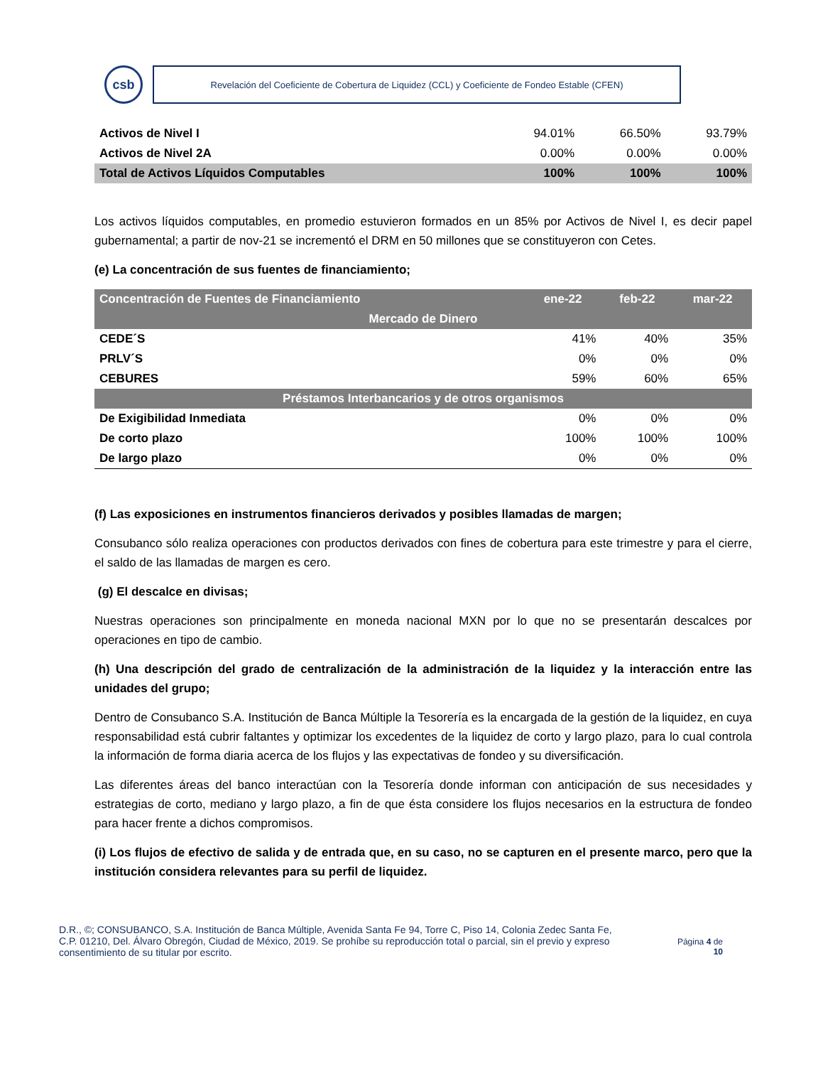csb
Revelación del Coeficiente de Cobertura de Liquidez (CCL) y Coeficiente de Fondeo Estable (CFEN)
| Activos de Nivel I | 94.01% | 66.50% | 93.79% |
| Activos de Nivel 2A | 0.00% | 0.00% | 0.00% |
| Total de Activos Líquidos Computables | 100% | 100% | 100% |
Los activos líquidos computables, en promedio estuvieron formados en un 85% por Activos de Nivel I, es decir papel gubernamental; a partir de nov-21 se incrementó el DRM en 50 millones que se constituyeron con Cetes.
(e) La concentración de sus fuentes de financiamiento;
| Concentración de Fuentes de Financiamiento | ene-22 | feb-22 | mar-22 |
| --- | --- | --- | --- |
| Mercado de Dinero | | | |
| CEDE´S | 41% | 40% | 35% |
| PRLV´S | 0% | 0% | 0% |
| CEBURES | 59% | 60% | 65% |
| Préstamos Interbancarios y de otros organismos | | | |
| De Exigibilidad Inmediata | 0% | 0% | 0% |
| De corto plazo | 100% | 100% | 100% |
| De largo plazo | 0% | 0% | 0% |
(f) Las exposiciones en instrumentos financieros derivados y posibles llamadas de margen;
Consubanco sólo realiza operaciones con productos derivados con fines de cobertura para este trimestre y para el cierre, el saldo de las llamadas de margen es cero.
(g) El descalce en divisas;
Nuestras operaciones son principalmente en moneda nacional MXN por lo que no se presentarán descalces por operaciones en tipo de cambio.
(h) Una descripción del grado de centralización de la administración de la liquidez y la interacción entre las unidades del grupo;
Dentro de Consubanco S.A. Institución de Banca Múltiple la Tesorería es la encargada de la gestión de la liquidez, en cuya responsabilidad está cubrir faltantes y optimizar los excedentes de la liquidez de corto y largo plazo, para lo cual controla la información de forma diaria acerca de los flujos y las expectativas de fondeo y su diversificación.
Las diferentes áreas del banco interactúan con la Tesorería donde informan con anticipación de sus necesidades y estrategias de corto, mediano y largo plazo, a fin de que ésta considere los flujos necesarios en la estructura de fondeo para hacer frente a dichos compromisos.
(i) Los flujos de efectivo de salida y de entrada que, en su caso, no se capturen en el presente marco, pero que la institución considera relevantes para su perfil de liquidez.
D.R., ©; CONSUBANCO, S.A. Institución de Banca Múltiple, Avenida Santa Fe 94, Torre C, Piso 14, Colonia Zedec Santa Fe, C.P. 01210, Del. Álvaro Obregón, Ciudad de México, 2019. Se prohíbe su reproducción total o parcial, sin el previo y expreso consentimiento de su titular por escrito.
Página 4 de
10